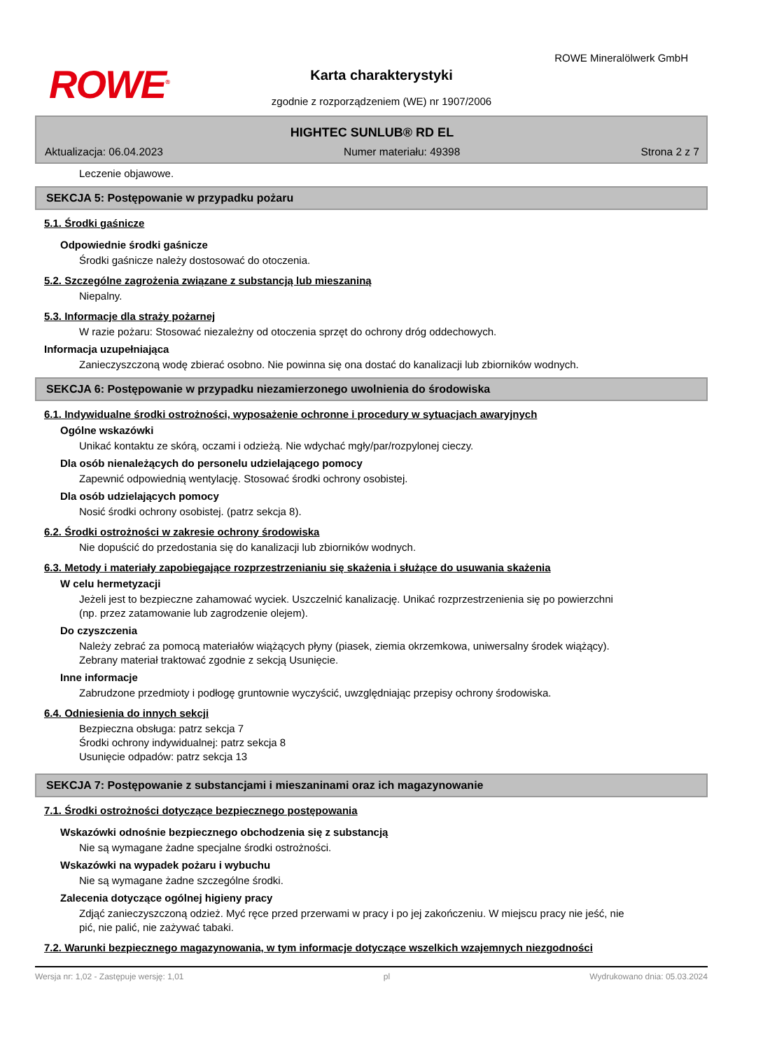ROWE<sup>®</sup>
ROWE Mineralölwerk GmbH
Karta charakterystyki
zgodnie z rozporządzeniem (WE) nr 1907/2006
HIGHTEC SUNLUB® RD EL
Aktualizacja: 06.04.2023 Numer materiału: 49398 Strona 2 z 7
Leczenie objawowe.
SEKCJA 5: Postępowanie w przypadku pożaru
5.1. Środki gaśnicze
Odpowiednie środki gaśnicze
Środki gaśnicze należy dostosować do otoczenia.
5.2. Szczególne zagrożenia związane z substancją lub mieszaniną
Niepalny.
5.3. Informacje dla straży pożarnej
W razie pożaru: Stosować niezależny od otoczenia sprzęt do ochrony dróg oddechowych.
Informacja uzupełniająca
Zanieczyszczoną wodę zbierać osobno. Nie powinna się ona dostać do kanalizacji lub zbiorników wodnych.
SEKCJA 6: Postępowanie w przypadku niezamierzonego uwolnienia do środowiska
6.1. Indywidualne środki ostrożności, wyposażenie ochronne i procedury w sytuacjach awaryjnych
Ogólne wskazówki
Unikać kontaktu ze skórą, oczami i odzieżą. Nie wdychać mgły/par/rozpylonej cieczy.
Dla osób nienależących do personelu udzielającego pomocy
Zapewnić odpowiednią wentylację. Stosować środki ochrony osobistej.
Dla osób udzielających pomocy
Nosić środki ochrony osobistej. (patrz sekcja 8).
6.2. Środki ostrożności w zakresie ochrony środowiska
Nie dopuścić do przedostania się do kanalizacji lub zbiorników wodnych.
6.3. Metody i materiały zapobiegające rozprzestrzenianiu się skażenia i służące do usuwania skażenia
W celu hermetyzacji
Jeżeli jest to bezpieczne zahamować wyciek. Uszczelnić kanalizację. Unikać rozprzestrzenienia się po powierzchni (np. przez zatamowanie lub zagrodzenie olejem).
Do czyszczenia
Należy zebrać za pomocą materiałów wiążących płyny (piasek, ziemia okrzemkowa, uniwersalny środek wiążący). Zebrany materiał traktować zgodnie z sekcją Usunięcie.
Inne informacje
Zabrudzone przedmioty i podłogę gruntownie wyczyścić, uwzględniając przepisy ochrony środowiska.
6.4. Odniesienia do innych sekcji
Bezpieczna obsługa: patrz sekcja 7
Środki ochrony indywidualnej: patrz sekcja 8
Usunięcie odpadów: patrz sekcja 13
SEKCJA 7: Postępowanie z substancjami i mieszaninami oraz ich magazynowanie
7.1. Środki ostrożności dotyczące bezpiecznego postępowania
Wskazówki odnośnie bezpiecznego obchodzenia się z substancją
Nie są wymagane żadne specjalne środki ostrożności.
Wskazówki na wypadek pożaru i wybuchu
Nie są wymagane żadne szczególne środki.
Zalecenia dotyczące ogólnej higieny pracy
Zdjąć zanieczyszczoną odzież. Myć ręce przed przerwami w pracy i po jej zakończeniu. W miejscu pracy nie jeść, nie pić, nie palić, nie zażywać tabaki.
7.2. Warunki bezpiecznego magazynowania, w tym informacje dotyczące wszelkich wzajemnych niezgodności
Wersja nr: 1,02 - Zastępuje wersję: 1,01 pl Wydrukowano dnia: 05.03.2024